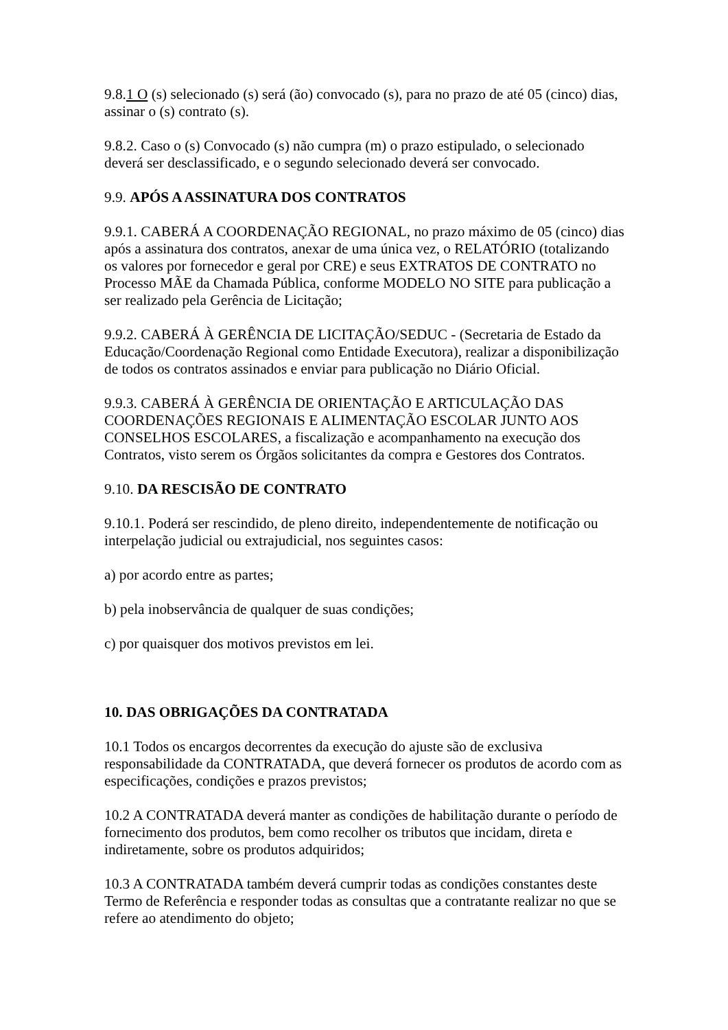9.8.1 O (s) selecionado (s) será (ão) convocado (s), para no prazo de até 05 (cinco) dias, assinar o (s) contrato (s).
9.8.2. Caso o (s) Convocado (s) não cumpra (m) o prazo estipulado, o selecionado deverá ser desclassificado, e o segundo selecionado deverá ser convocado.
9.9. APÓS A ASSINATURA DOS CONTRATOS
9.9.1. CABERÁ A COORDENAÇÃO REGIONAL, no prazo máximo de 05 (cinco) dias após a assinatura dos contratos, anexar de uma única vez, o RELATÓRIO (totalizando os valores por fornecedor e geral por CRE) e seus EXTRATOS DE CONTRATO no Processo MÃE da Chamada Pública, conforme MODELO NO SITE para publicação a ser realizado pela Gerência de Licitação;
9.9.2. CABERÁ À GERÊNCIA DE LICITAÇÃO/SEDUC - (Secretaria de Estado da Educação/Coordenação Regional como Entidade Executora), realizar a disponibilização de todos os contratos assinados e enviar para publicação no Diário Oficial.
9.9.3. CABERÁ À GERÊNCIA DE ORIENTAÇÃO E ARTICULAÇÃO DAS COORDENAÇÕES REGIONAIS E ALIMENTAÇÃO ESCOLAR JUNTO AOS CONSELHOS ESCOLARES, a fiscalização e acompanhamento na execução dos Contratos, visto serem os Órgãos solicitantes da compra e Gestores dos Contratos.
9.10. DA RESCISÃO DE CONTRATO
9.10.1. Poderá ser rescindido, de pleno direito, independentemente de notificação ou interpelação judicial ou extrajudicial, nos seguintes casos:
a) por acordo entre as partes;
b) pela inobservância de qualquer de suas condições;
c) por quaisquer dos motivos previstos em lei.
10. DAS OBRIGAÇÕES DA CONTRATADA
10.1 Todos os encargos decorrentes da execução do ajuste são de exclusiva responsabilidade da CONTRATADA, que deverá fornecer os produtos de acordo com as especificações, condições e prazos previstos;
10.2 A CONTRATADA deverá manter as condições de habilitação durante o período de fornecimento dos produtos, bem como recolher os tributos que incidam, direta e indiretamente, sobre os produtos adquiridos;
10.3 A CONTRATADA também deverá cumprir todas as condições constantes deste Termo de Referência e responder todas as consultas que a contratante realizar no que se refere ao atendimento do objeto;